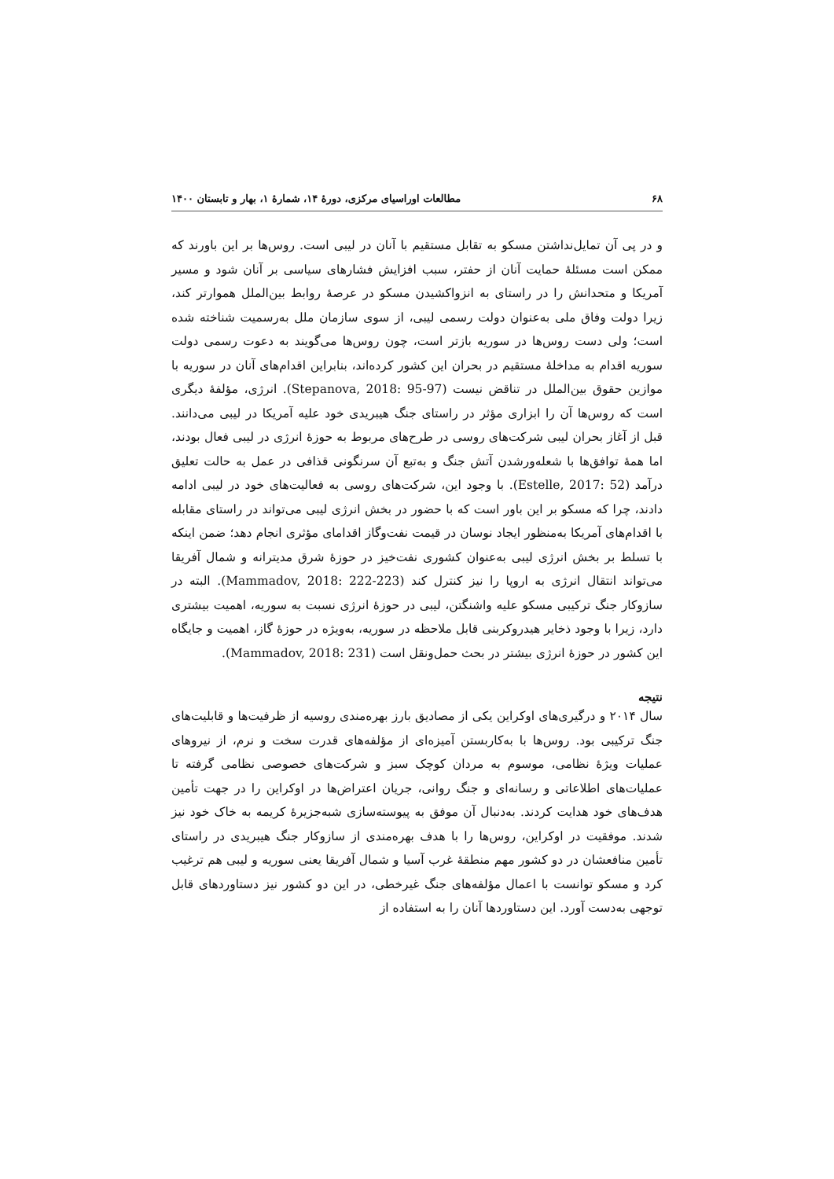۶۸ مطالعات اوراسیای مرکزی، دورهٔ ۱۴، شمارهٔ ۱، بهار و تابستان ۱۴۰۰
و در پی آن تمایل‌نداشتن مسکو به تقابل مستقیم با آنان در لیبی است. روس‌ها بر این باورند که ممکن است مسئلهٔ حمایت آنان از حفتر، سبب افزایش فشارهای سیاسی بر آنان شود و مسیر آمریکا و متحدانش را در راستای به انزواکشیدن مسکو در عرصهٔ روابط بین‌الملل هموارتر کند، زیرا دولت وفاق ملی به‌عنوان دولت رسمی لیبی، از سوی سازمان ملل به‌رسمیت شناخته شده است؛ ولی دست روس‌ها در سوریه بازتر است، چون روس‌ها می‌گویند به دعوت رسمی دولت سوریه اقدام به مداخلهٔ مستقیم در بحران این کشور کرده‌اند، بنابراین اقدام‌های آنان در سوریه با موازین حقوق بین‌الملل در تناقض نیست (Stepanova, 2018: 95-97). انرژی، مؤلفهٔ دیگری است که روس‌ها آن را ابزاری مؤثر در راستای جنگ هیبریدی خود علیه آمریکا در لیبی می‌دانند. قبل از آغاز بحران لیبی شرکت‌های روسی در طرح‌های مربوط به حوزهٔ انرژی در لیبی فعال بودند، اما همهٔ توافق‌ها با شعله‌ورشدن آتش جنگ و به‌تبع آن سرنگونی قذافی در عمل به حالت تعلیق درآمد (Estelle, 2017: 52). با وجود این، شرکت‌های روسی به فعالیت‌های خود در لیبی ادامه دادند، چرا که مسکو بر این باور است که با حضور در بخش انرژی لیبی می‌تواند در راستای مقابله با اقدام‌های آمریکا به‌منظور ایجاد نوسان در قیمت نفت‌وگاز اقدامای مؤثری انجام دهد؛ ضمن اینکه با تسلط بر بخش انرژی لیبی به‌عنوان کشوری نفت‌خیز در حوزهٔ شرق مدیترانه و شمال آفریقا می‌تواند انتقال انرژی به اروپا را نیز کنترل کند (Mammadov, 2018: 222-223). البته در سازوکار جنگ ترکیبی مسکو علیه واشنگتن، لیبی در حوزهٔ انرژی نسبت به سوریه، اهمیت بیشتری دارد، زیرا با وجود ذخایر هیدروکربنی قابل ملاحظه در سوریه، به‌ویژه در حوزهٔ گاز، اهمیت و جایگاه این کشور در حوزهٔ انرژی بیشتر در بحث حمل‌ونقل است (Mammadov, 2018: 231).
نتیجه
سال ۲۰۱۴ و درگیری‌های اوکراین یکی از مصادیق بارز بهره‌مندی روسیه از ظرفیت‌ها و قابلیت‌های جنگ ترکیبی بود. روس‌ها با به‌کاربستن آمیزه‌ای از مؤلفه‌های قدرت سخت و نرم، از نیروهای عملیات ویژهٔ نظامی، موسوم به مردان کوچک سبز و شرکت‌های خصوصی نظامی گرفته تا عملیات‌های اطلاعاتی و رسانه‌ای و جنگ روانی، جریان اعتراض‌ها در اوکراین را در جهت تأمین هدف‌های خود هدایت کردند. به‌دنبال آن موفق به پیوسته‌سازی شبه‌جزیرهٔ کریمه به خاک خود نیز شدند. موفقیت در اوکراین، روس‌ها را با هدف بهره‌مندی از سازوکار جنگ هیبریدی در راستای تأمین منافعشان در دو کشور مهم منطقهٔ غرب آسیا و شمال آفریقا یعنی سوریه و لیبی هم ترغیب کرد و مسکو توانست با اعمال مؤلفه‌های جنگ غیرخطی، در این دو کشور نیز دستاوردهای قابل توجهی به‌دست آورد. این دستاوردها آنان را به استفاده از